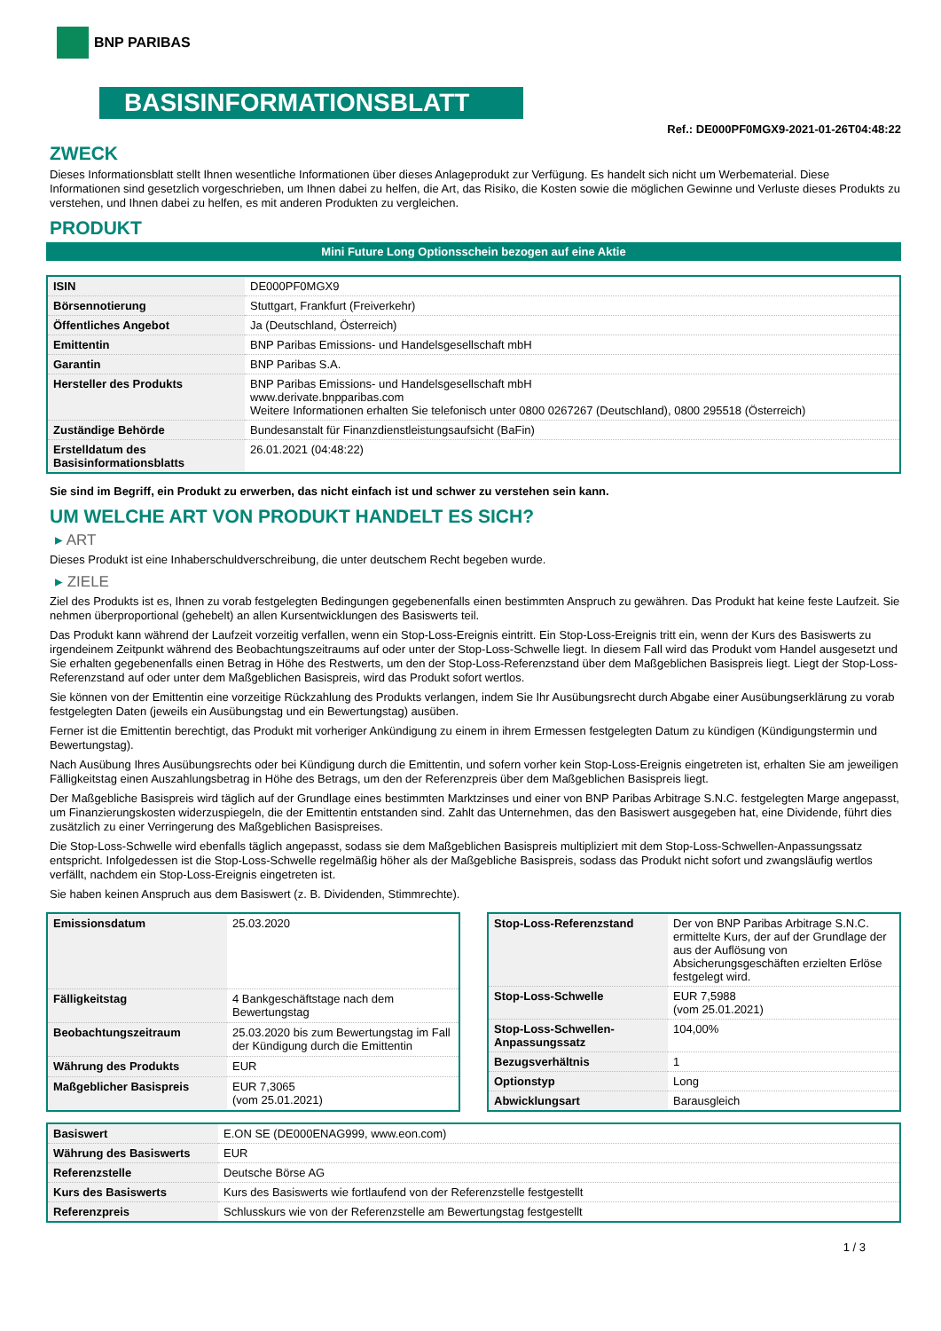BNP PARIBAS
BASISINFORMATIONSBLATT
Ref.: DE000PF0MGX9-2021-01-26T04:48:22
ZWECK
Dieses Informationsblatt stellt Ihnen wesentliche Informationen über dieses Anlageprodukt zur Verfügung. Es handelt sich nicht um Werbematerial. Diese Informationen sind gesetzlich vorgeschrieben, um Ihnen dabei zu helfen, die Art, das Risiko, die Kosten sowie die möglichen Gewinne und Verluste dieses Produkts zu verstehen, und Ihnen dabei zu helfen, es mit anderen Produkten zu vergleichen.
PRODUKT
Mini Future Long Optionsschein bezogen auf eine Aktie
| ISIN | DE000PF0MGX9 |
| Börsennotierung | Stuttgart, Frankfurt (Freiverkehr) |
| Öffentliches Angebot | Ja (Deutschland, Österreich) |
| Emittentin | BNP Paribas Emissions- und Handelsgesellschaft mbH |
| Garantin | BNP Paribas S.A. |
| Hersteller des Produkts | BNP Paribas Emissions- und Handelsgesellschaft mbH www.derivate.bnpparibas.com Weitere Informationen erhalten Sie telefonisch unter 0800 0267267 (Deutschland), 0800 295518 (Österreich) |
| Zuständige Behörde | Bundesanstalt für Finanzdienstleistungsaufsicht (BaFin) |
| Erstelldatum des Basisinformationsblatts | 26.01.2021 (04:48:22) |
Sie sind im Begriff, ein Produkt zu erwerben, das nicht einfach ist und schwer zu verstehen sein kann.
UM WELCHE ART VON PRODUKT HANDELT ES SICH?
▸ ART
Dieses Produkt ist eine Inhaberschuldverschreibung, die unter deutschem Recht begeben wurde.
▸ ZIELE
Ziel des Produkts ist es, Ihnen zu vorab festgelegten Bedingungen gegebenenfalls einen bestimmten Anspruch zu gewähren. Das Produkt hat keine feste Laufzeit. Sie nehmen überproportional (gehebelt) an allen Kursentwicklungen des Basiswerts teil.
Das Produkt kann während der Laufzeit vorzeitig verfallen, wenn ein Stop-Loss-Ereignis eintritt. Ein Stop-Loss-Ereignis tritt ein, wenn der Kurs des Basiswerts zu irgendeinem Zeitpunkt während des Beobachtungszeitraums auf oder unter der Stop-Loss-Schwelle liegt. In diesem Fall wird das Produkt vom Handel ausgesetzt und Sie erhalten gegebenenfalls einen Betrag in Höhe des Restwerts, um den der Stop-Loss-Referenzstand über dem Maßgeblichen Basispreis liegt. Liegt der Stop-Loss-Referenzstand auf oder unter dem Maßgeblichen Basispreis, wird das Produkt sofort wertlos.
Sie können von der Emittentin eine vorzeitige Rückzahlung des Produkts verlangen, indem Sie Ihr Ausübungsrecht durch Abgabe einer Ausübungserklärung zu vorab festgelegten Daten (jeweils ein Ausübungstag und ein Bewertungstag) ausüben.
Ferner ist die Emittentin berechtigt, das Produkt mit vorheriger Ankündigung zu einem in ihrem Ermessen festgelegten Datum zu kündigen (Kündigungstermin und Bewertungstag).
Nach Ausübung Ihres Ausübungsrechts oder bei Kündigung durch die Emittentin, und sofern vorher kein Stop-Loss-Ereignis eingetreten ist, erhalten Sie am jeweiligen Fälligkeitstag einen Auszahlungsbetrag in Höhe des Betrags, um den der Referenzpreis über dem Maßgeblichen Basispreis liegt.
Der Maßgebliche Basispreis wird täglich auf der Grundlage eines bestimmten Marktzinses und einer von BNP Paribas Arbitrage S.N.C. festgelegten Marge angepasst, um Finanzierungskosten widerzuspiegeln, die der Emittentin entstanden sind. Zahlt das Unternehmen, das den Basiswert ausgegeben hat, eine Dividende, führt dies zusätzlich zu einer Verringerung des Maßgeblichen Basispreises.
Die Stop-Loss-Schwelle wird ebenfalls täglich angepasst, sodass sie dem Maßgeblichen Basispreis multipliziert mit dem Stop-Loss-Schwellen-Anpassungssatz entspricht. Infolgedessen ist die Stop-Loss-Schwelle regelmäßig höher als der Maßgebliche Basispreis, sodass das Produkt nicht sofort und zwangsläufig wertlos verfällt, nachdem ein Stop-Loss-Ereignis eingetreten ist.
Sie haben keinen Anspruch aus dem Basiswert (z. B. Dividenden, Stimmrechte).
| Emissionsdatum | 25.03.2020 |
| Fälligkeitstag | 4 Bankgeschäftstage nach dem Bewertungstag |
| Beobachtungszeitraum | 25.03.2020 bis zum Bewertungstag im Fall der Kündigung durch die Emittentin |
| Währung des Produkts | EUR |
| Maßgeblicher Basispreis | EUR 7,3065 (vom 25.01.2021) |
| Stop-Loss-Referenzstand | Der von BNP Paribas Arbitrage S.N.C. ermittelte Kurs, der auf der Grundlage der aus der Auflösung von Absicherungsgeschäften erzielten Erlöse festgelegt wird. |
| Stop-Loss-Schwelle | EUR 7,5988 (vom 25.01.2021) |
| Stop-Loss-Schwellen-Anpassungssatz | 104,00% |
| Bezugsverhältnis | 1 |
| Optionstyp | Long |
| Abwicklungsart | Barausgleich |
| Basiswert | E.ON SE (DE000ENAG999, www.eon.com) |
| Währung des Basiswerts | EUR |
| Referenzstelle | Deutsche Börse AG |
| Kurs des Basiswerts | Kurs des Basiswerts wie fortlaufend von der Referenzstelle festgestellt |
| Referenzpreis | Schlusskurs wie von der Referenzstelle am Bewertungstag festgestellt |
1 / 3